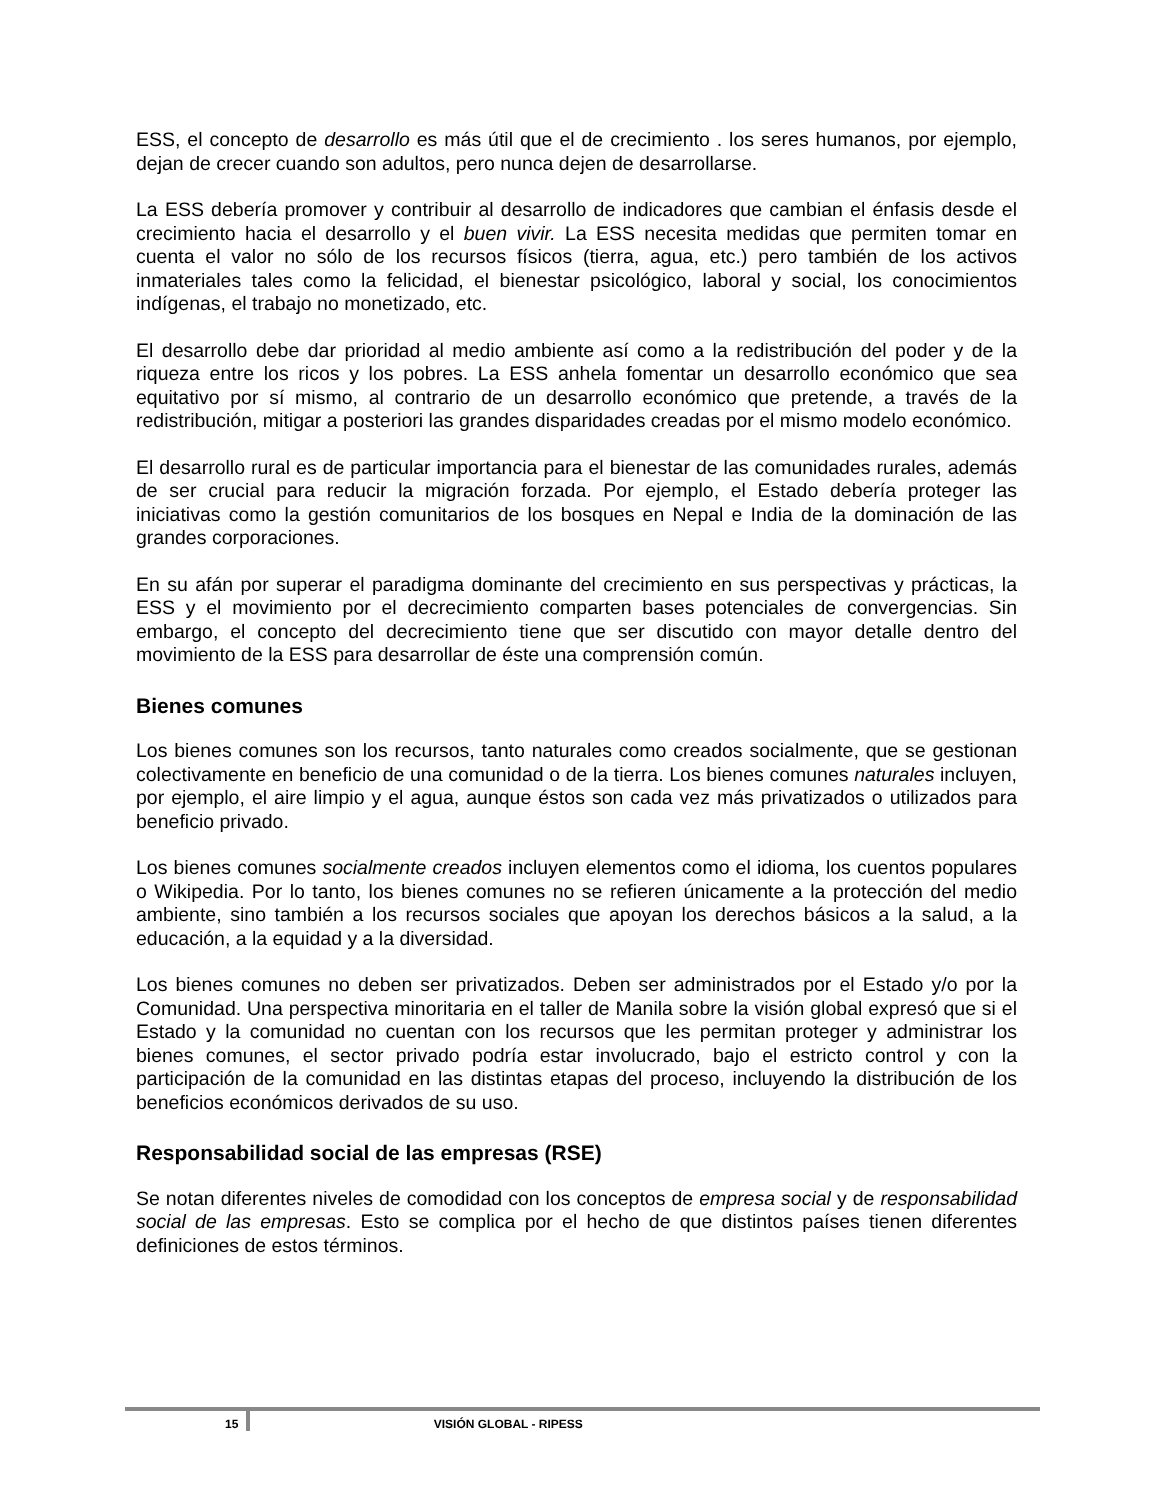ESS, el concepto de desarrollo es más útil que el de crecimiento . los seres humanos, por ejemplo, dejan de crecer cuando son adultos, pero nunca dejen de desarrollarse.
La ESS debería promover y contribuir al desarrollo de indicadores que cambian el énfasis desde el crecimiento hacia el desarrollo y el buen vivir. La ESS necesita medidas que permiten tomar en cuenta el valor no sólo de los recursos físicos (tierra, agua, etc.) pero también de los activos inmateriales tales como la felicidad, el bienestar psicológico, laboral y social, los conocimientos indígenas, el trabajo no monetizado, etc.
El desarrollo debe dar prioridad al medio ambiente así como a la redistribución del poder y de la riqueza entre los ricos y los pobres. La ESS anhela fomentar un desarrollo económico que sea equitativo por sí mismo, al contrario de un desarrollo económico que pretende, a través de la redistribución, mitigar a posteriori las grandes disparidades creadas por el mismo modelo económico.
El desarrollo rural es de particular importancia para el bienestar de las comunidades rurales, además de ser crucial para reducir la migración forzada. Por ejemplo, el Estado debería proteger las iniciativas como la gestión comunitarios de los bosques en Nepal e India de la dominación de las grandes corporaciones.
En su afán por superar el paradigma dominante del crecimiento en sus perspectivas y prácticas, la ESS y el movimiento por el decrecimiento comparten bases potenciales de convergencias. Sin embargo, el concepto del decrecimiento tiene que ser discutido con mayor detalle dentro del movimiento de la ESS para desarrollar de éste una comprensión común.
Bienes comunes
Los bienes comunes son los recursos, tanto naturales como creados socialmente, que se gestionan colectivamente en beneficio de una comunidad o de la tierra. Los bienes comunes naturales incluyen, por ejemplo, el aire limpio y el agua, aunque éstos son cada vez más privatizados o utilizados para beneficio privado.
Los bienes comunes socialmente creados incluyen elementos como el idioma, los cuentos populares o Wikipedia. Por lo tanto, los bienes comunes no se refieren únicamente a la protección del medio ambiente, sino también a los recursos sociales que apoyan los derechos básicos a la salud, a la educación, a la equidad y a la diversidad.
Los bienes comunes no deben ser privatizados. Deben ser administrados por el Estado y/o por la Comunidad. Una perspectiva minoritaria en el taller de Manila sobre la visión global expresó que si el Estado y la comunidad no cuentan con los recursos que les permitan proteger y administrar los bienes comunes, el sector privado podría estar involucrado, bajo el estricto control y con la participación de la comunidad en las distintas etapas del proceso, incluyendo la distribución de los beneficios económicos derivados de su uso.
Responsabilidad social de las empresas (RSE)
Se notan diferentes niveles de comodidad con los conceptos de empresa social y de responsabilidad social de las empresas. Esto se complica por el hecho de que distintos países tienen diferentes definiciones de estos términos.
15 VISIÓN GLOBAL - RIPESS